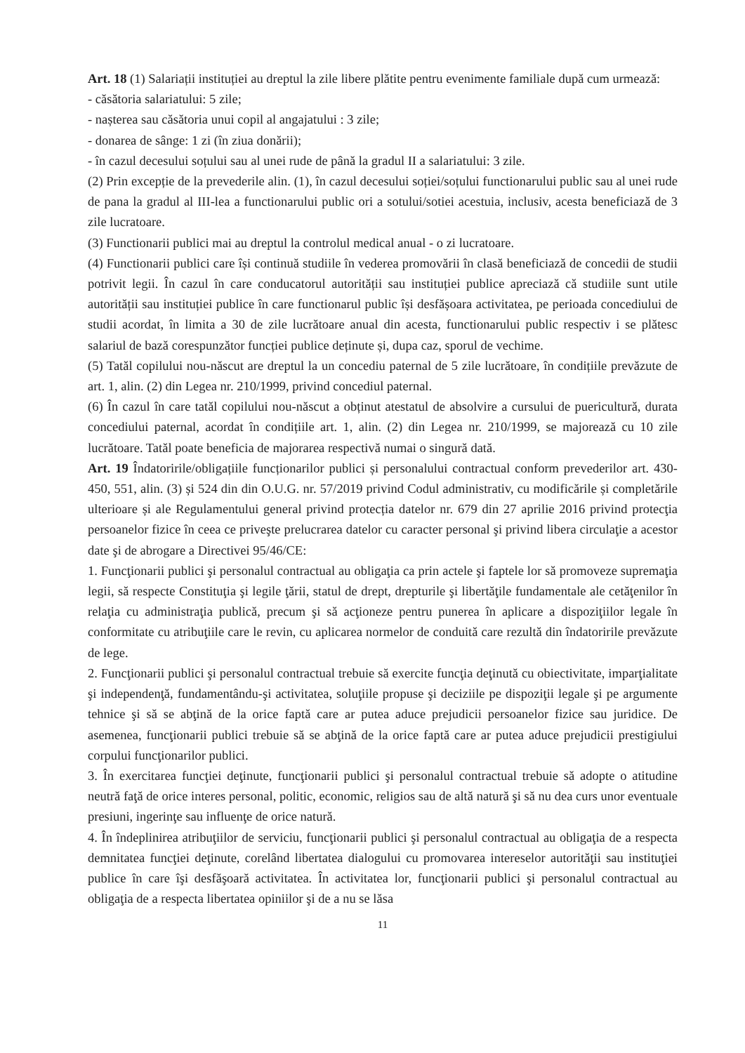Art. 18 (1) Salariații instituției au dreptul la zile libere plătite pentru evenimente familiale după cum urmează:
- căsătoria salariatului: 5 zile;
- nașterea sau căsătoria unui copil al angajatului : 3 zile;
- donarea de sânge: 1 zi (în ziua donării);
- în cazul decesului soțului sau al unei rude de până la gradul II a salariatului: 3 zile.
(2) Prin excepție de la prevederile alin. (1), în cazul decesului soției/soțului functionarului public sau al unei rude de pana la gradul al III-lea a functionarului public ori a sotului/sotiei acestuia, inclusiv, acesta beneficiază de 3 zile lucratoare.
(3) Functionarii publici mai au dreptul la controlul medical anual - o zi lucratoare.
(4) Functionarii publici care își continuă studiile în vederea promovării în clasă beneficiază de concedii de studii potrivit legii. În cazul în care conducatorul autorității sau instituției publice apreciază că studiile sunt utile autorității sau instituției publice în care functionarul public își desfășoara activitatea, pe perioada concediului de studii acordat, în limita a 30 de zile lucrătoare anual din acesta, functionarului public respectiv i se plătesc salariul de bază corespunzător funcției publice deținute și, dupa caz, sporul de vechime.
(5) Tatăl copilului nou-născut are dreptul la un concediu paternal de 5 zile lucrătoare, în condițiile prevăzute de art. 1, alin. (2) din Legea nr. 210/1999, privind concediul paternal.
(6) În cazul în care tatăl copilului nou-născut a obținut atestatul de absolvire a cursului de puericultură, durata concediului paternal, acordat în condițiile art. 1, alin. (2) din Legea nr. 210/1999, se majorează cu 10 zile lucrătoare. Tatăl poate beneficia de majorarea respectivă numai o singură dată.
Art. 19 Îndatoririle/obligațiile funcționarilor publici și personalului contractual conform prevederilor art. 430-450, 551, alin. (3) și 524 din din O.U.G. nr. 57/2019 privind Codul administrativ, cu modificările și completările ulterioare și ale Regulamentului general privind protecția datelor nr. 679 din 27 aprilie 2016 privind protecţia persoanelor fizice în ceea ce priveşte prelucrarea datelor cu caracter personal şi privind libera circulaţie a acestor date şi de abrogare a Directivei 95/46/CE:
1. Funcţionarii publici şi personalul contractual au obligaţia ca prin actele şi faptele lor să promoveze supremaţia legii, să respecte Constituţia şi legile ţării, statul de drept, drepturile şi libertăţile fundamentale ale cetăţenilor în relaţia cu administraţia publică, precum şi să acţioneze pentru punerea în aplicare a dispoziţiilor legale în conformitate cu atribuţiile care le revin, cu aplicarea normelor de conduită care rezultă din îndatoririle prevăzute de lege.
2. Funcţionarii publici şi personalul contractual trebuie să exercite funcţia deţinută cu obiectivitate, imparţialitate şi independenţă, fundamentându-şi activitatea, soluţiile propuse şi deciziile pe dispoziţii legale şi pe argumente tehnice şi să se abţină de la orice faptă care ar putea aduce prejudicii persoanelor fizice sau juridice. De asemenea, funcţionarii publici trebuie să se abţină de la orice faptă care ar putea aduce prejudicii prestigiului corpului funcţionarilor publici.
3. În exercitarea funcţiei deţinute, funcţionarii publici şi personalul contractual trebuie să adopte o atitudine neutră faţă de orice interes personal, politic, economic, religios sau de altă natură şi să nu dea curs unor eventuale presiuni, ingerinţe sau influenţe de orice natură.
4. În îndeplinirea atribuţiilor de serviciu, funcţionarii publici şi personalul contractual au obligaţia de a respecta demnitatea funcţiei deţinute, corelând libertatea dialogului cu promovarea intereselor autorităţii sau instituţiei publice în care îşi desfăşoară activitatea. În activitatea lor, funcţionarii publici şi personalul contractual au obligaţia de a respecta libertatea opiniilor şi de a nu se lăsa
11